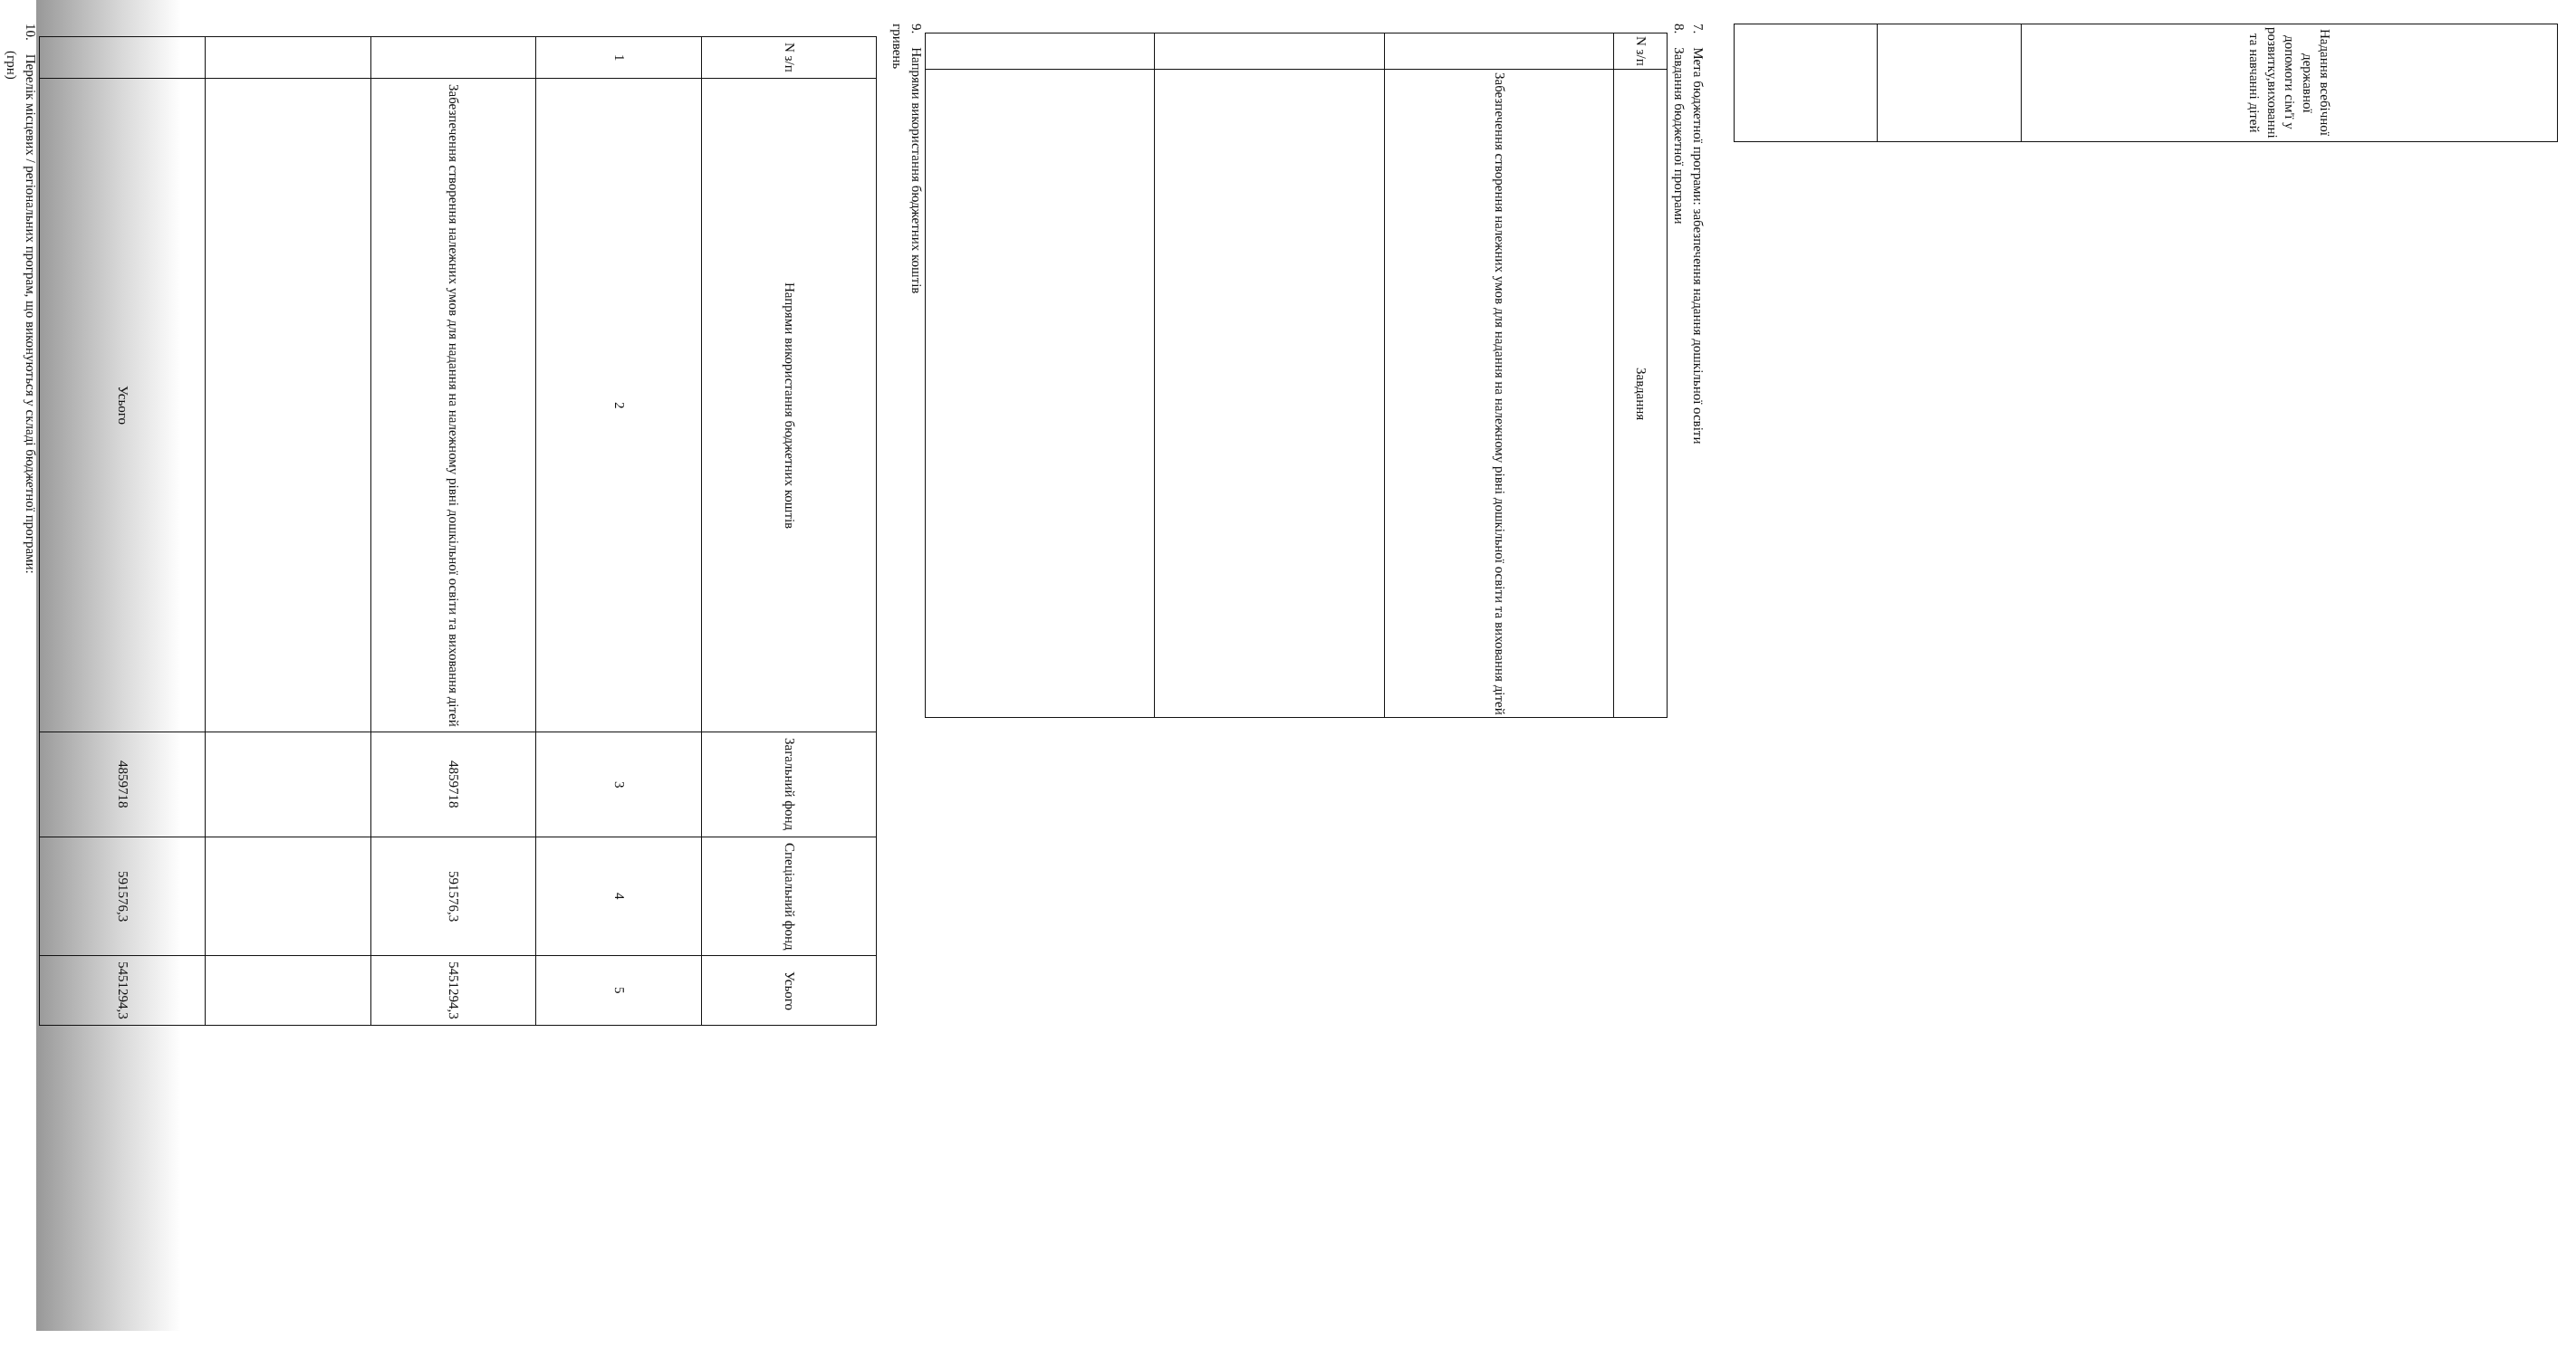| Надання всебічної державної допомоги сім'ї у розвитку,вихованні та навчанні дітей |
7. Мета бюджетної програми: забезпечення надання дошкільної освіти
8. Завдання бюджетної програми
| N з/п | Завдання |
| --- | --- |
| | Забезпечення створення належних умов для надання на належному рівні дошкільної освіти та виховання дітей |
9. Напрями використання бюджетних коштів
гривень
| N з/п | Напрями використання бюджетних коштів | Загальний фонд | Спеціальний фонд | Усього |
| --- | --- | --- | --- | --- |
| 1 | 2 | 3 | 4 | 5 |
| | Забезпечення створення належних умов для надання на належному рівні дошкільної освіти та виховання дітей | 4859718 | 591576,3 | 5451294,3 |
| | Усього | 4859718 | 591576,3 | 5451294,3 |
10. Перелік місцевих / регіональних програм, що виконуються у складі бюджетної програми:
(грн)